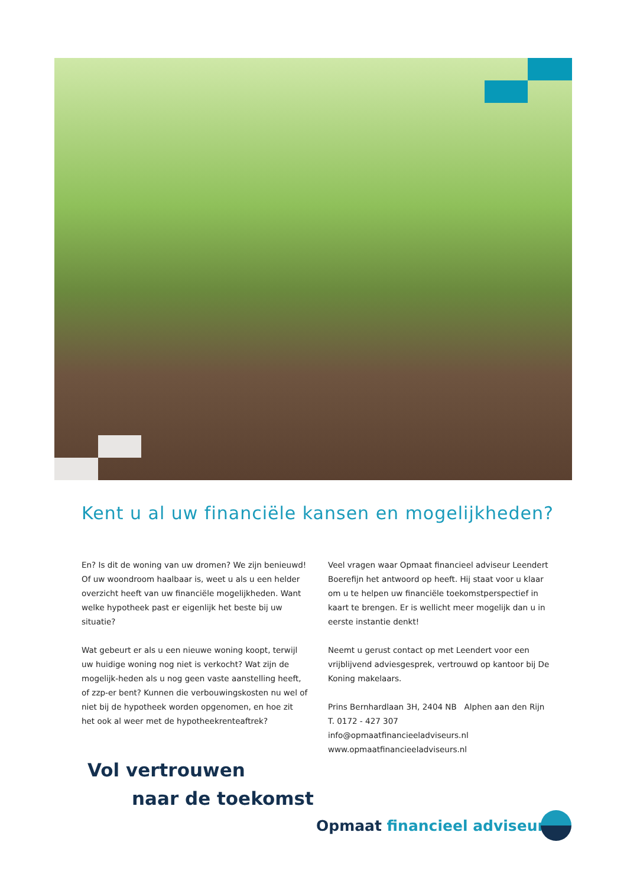Kent u al uw financiële kansen en mogelijkheden?
En? Is dit de woning van uw dromen? We zijn benieuwd! Of uw woondroom haalbaar is, weet u als u een helder overzicht heeft van uw financiële mogelijkheden. Want welke hypotheek past er eigenlijk het beste bij uw situatie?
Wat gebeurt er als u een nieuwe woning koopt, terwijl uw huidige woning nog niet is verkocht? Wat zijn de mogelijk-heden als u nog geen vaste aanstelling heeft, of zzp-er bent? Kunnen die verbouwingskosten nu wel of niet bij de hypotheek worden opgenomen, en hoe zit het ook al weer met de hypotheekrenteaftrek?
Veel vragen waar Opmaat financieel adviseur Leendert Boerefijn het antwoord op heeft. Hij staat voor u klaar om u te helpen uw financiële toekomstperspectief in kaart te brengen. Er is wellicht meer mogelijk dan u in eerste instantie denkt!
Neemt u gerust contact op met Leendert voor een vrijblijvend adviesgesprek, vertrouwd op kantoor bij De Koning makelaars.
Prins Bernhardlaan 3H, 2404 NB Alphen aan den Rijn
T. 0172 - 427 307
info@opmaatfinancieeladviseurs.nl
www.opmaatfinancieeladviseurs.nl
Vol vertrouwen
naar de toekomst
Opmaat financieel adviseurs